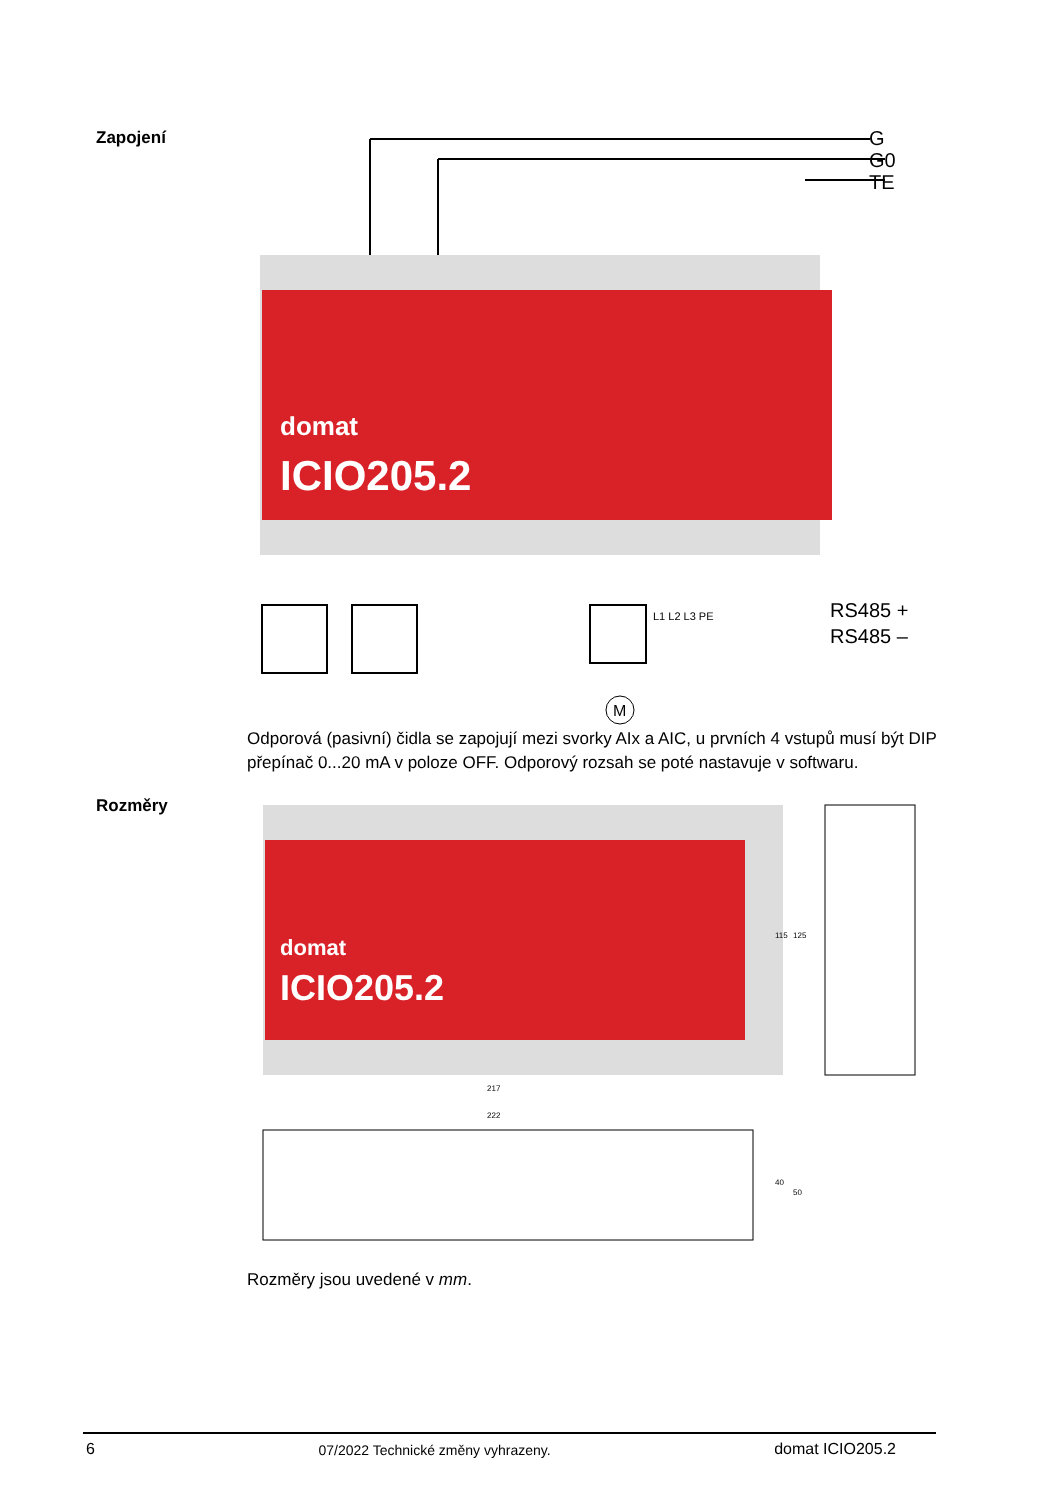Zapojení
domat
ICIO205.2
M
G
G0
TE
L1 L2 L3 PE
RS485 +
RS485 –
Odporová (pasivní) čidla se zapojují mezi svorky AIx a AIC, u prvních 4 vstupů musí být DIP přepínač 0...20 mA v poloze OFF. Odporový rozsah se poté nastavuje v softwaru.
Rozměry
domat
ICIO205.2
217
222
115
125
40
50
Rozměry jsou uvedené v mm.
6 07/2022 Technické změny vyhrazeny. domat ICIO205.2